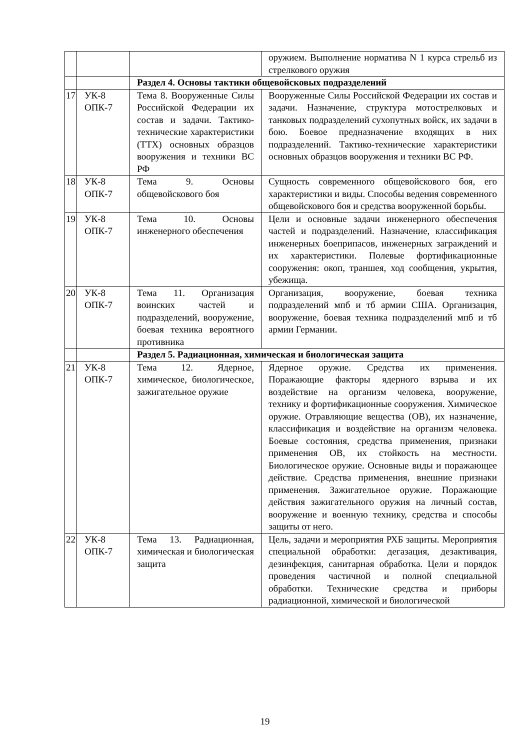| | | | оружием. Выполнение норматива N 1 курса стрельб из стрелкового оружия |
| | | Раздел 4. Основы тактики общевойсковых подразделений | |
| 17 | УК-8 ОПК-7 | Тема 8. Вооруженные Силы Российской Федерации их состав и задачи. Тактико-технические характеристики (ТТХ) основных образцов вооружения и техники ВС РФ | Вооруженные Силы Российской Федерации их состав и задачи. Назначение, структура мотострелковых и танковых подразделений сухопутных войск, их задачи в бою. Боевое предназначение входящих в них подразделений. Тактико-технические характеристики основных образцов вооружения и техники ВС РФ. |
| 18 | УК-8 ОПК-7 | Тема 9. Основы общевойскового боя | Сущность современного общевойскового боя, его характеристики и виды. Способы ведения современного общевойскового боя и средства вооруженной борьбы. |
| 19 | УК-8 ОПК-7 | Тема 10. Основы инженерного обеспечения | Цели и основные задачи инженерного обеспечения частей и подразделений. Назначение, классификация инженерных боеприпасов, инженерных заграждений и их характеристики. Полевые фортификационные сооружения: окоп, траншея, ход сообщения, укрытия, убежища. |
| 20 | УК-8 ОПК-7 | Тема 11. Организация воинских частей и подразделений, вооружение, боевая техника вероятного противника | Организация, вооружение, боевая техника подразделений мпб и тб армии США. Организация, вооружение, боевая техника подразделений мпб и тб армии Германии. |
| | | Раздел 5. Радиационная, химическая и биологическая защита | |
| 21 | УК-8 ОПК-7 | Тема 12. Ядерное, химическое, биологическое, зажигательное оружие | Ядерное оружие. Средства их применения. Поражающие факторы ядерного взрыва и их воздействие на организм человека, вооружение, технику и фортификационные сооружения. Химическое оружие. Отравляющие вещества (ОВ), их назначение, классификация и воздействие на организм человека. Боевые состояния, средства применения, признаки применения ОВ, их стойкость на местности. Биологическое оружие. Основные виды и поражающее действие. Средства применения, внешние признаки применения. Зажигательное оружие. Поражающие действия зажигательного оружия на личный состав, вооружение и военную технику, средства и способы защиты от него. |
| 22 | УК-8 ОПК-7 | Тема 13. Радиационная, химическая и биологическая защита | Цель, задачи и мероприятия РХБ защиты. Мероприятия специальной обработки: дегазация, дезактивация, дезинфекция, санитарная обработка. Цели и порядок проведения частичной и полной специальной обработки. Технические средства и приборы радиационной, химической и биологической |
19